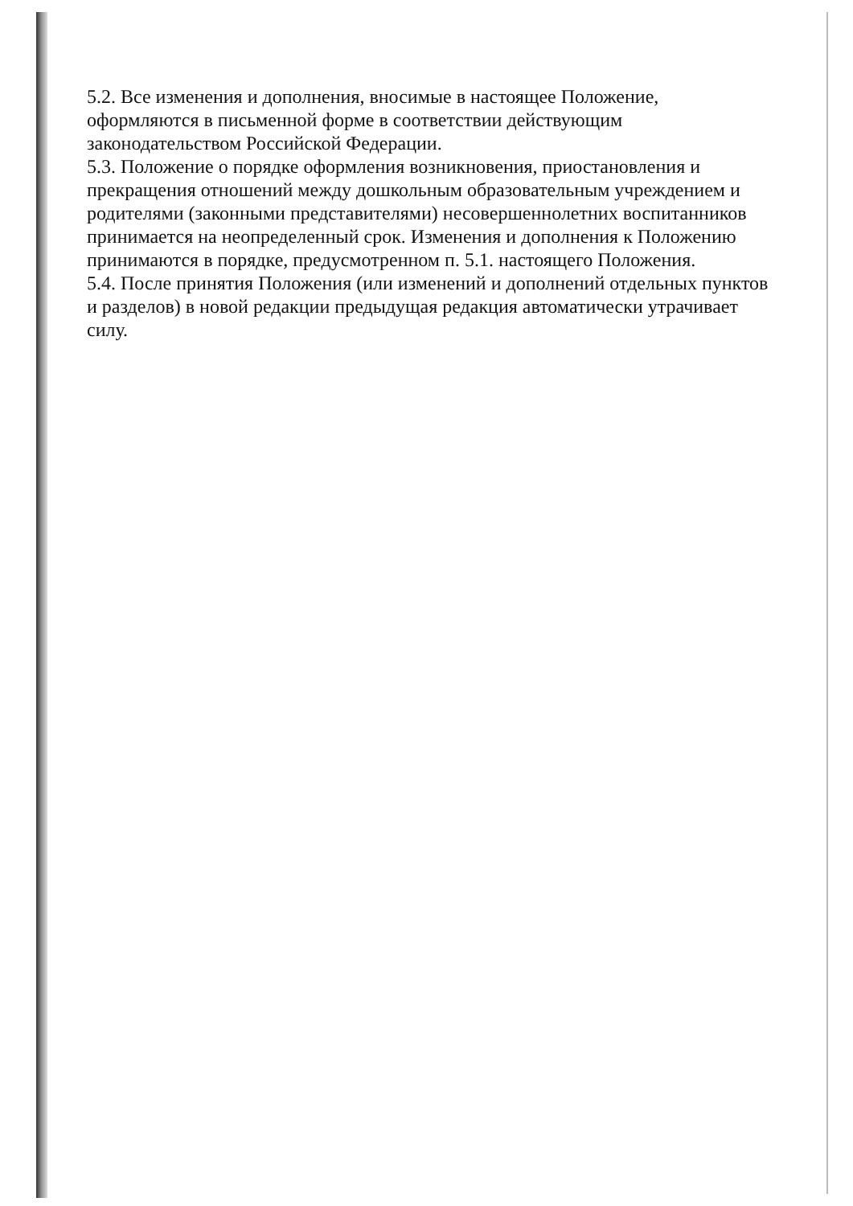5.2. Все изменения и дополнения, вносимые в настоящее Положение, оформляются в письменной форме в соответствии действующим законодательством Российской Федерации.
5.3. Положение о порядке оформления возникновения, приостановления и прекращения отношений между дошкольным образовательным учреждением и родителями (законными представителями) несовершеннолетних воспитанников принимается на неопределенный срок. Изменения и дополнения к Положению принимаются в порядке, предусмотренном п. 5.1. настоящего Положения.
5.4. После принятия Положения (или изменений и дополнений отдельных пунктов и разделов) в новой редакции предыдущая редакция автоматически утрачивает силу.